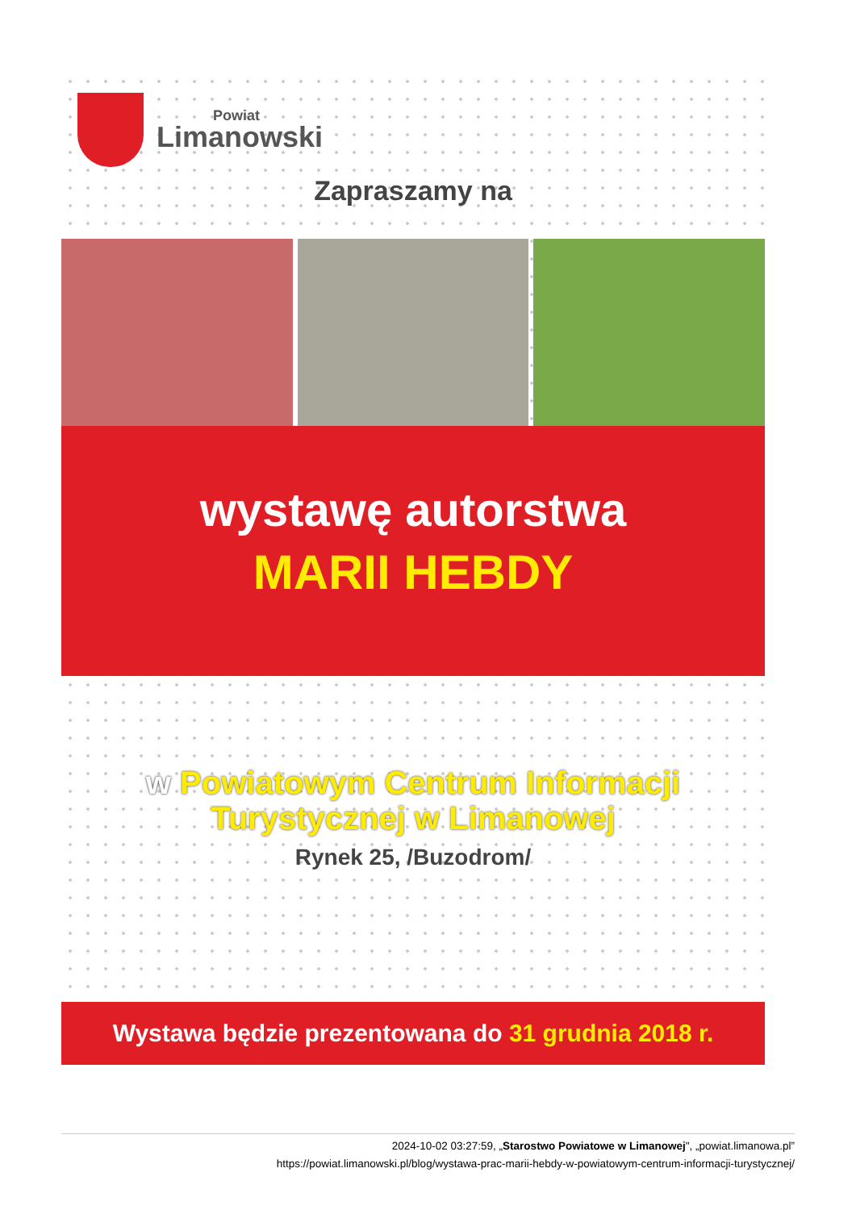Powiat
Limanowski
Zapraszamy na
wystawę autorstwa
MARII HEBDY
w Powiatowym Centrum Informacji
Turystycznej w Limanowej
Rynek 25, /Buzodrom/
Wystawa będzie prezentowana do 31 grudnia 2018 r.
2024-10-02 03:27:59, „Starostwo Powiatowe w Limanowej", „powiat.limanowa.pl”
https://powiat.limanowski.pl/blog/wystawa-prac-marii-hebdy-w-powiatowym-centrum-informacji-turystycznej/